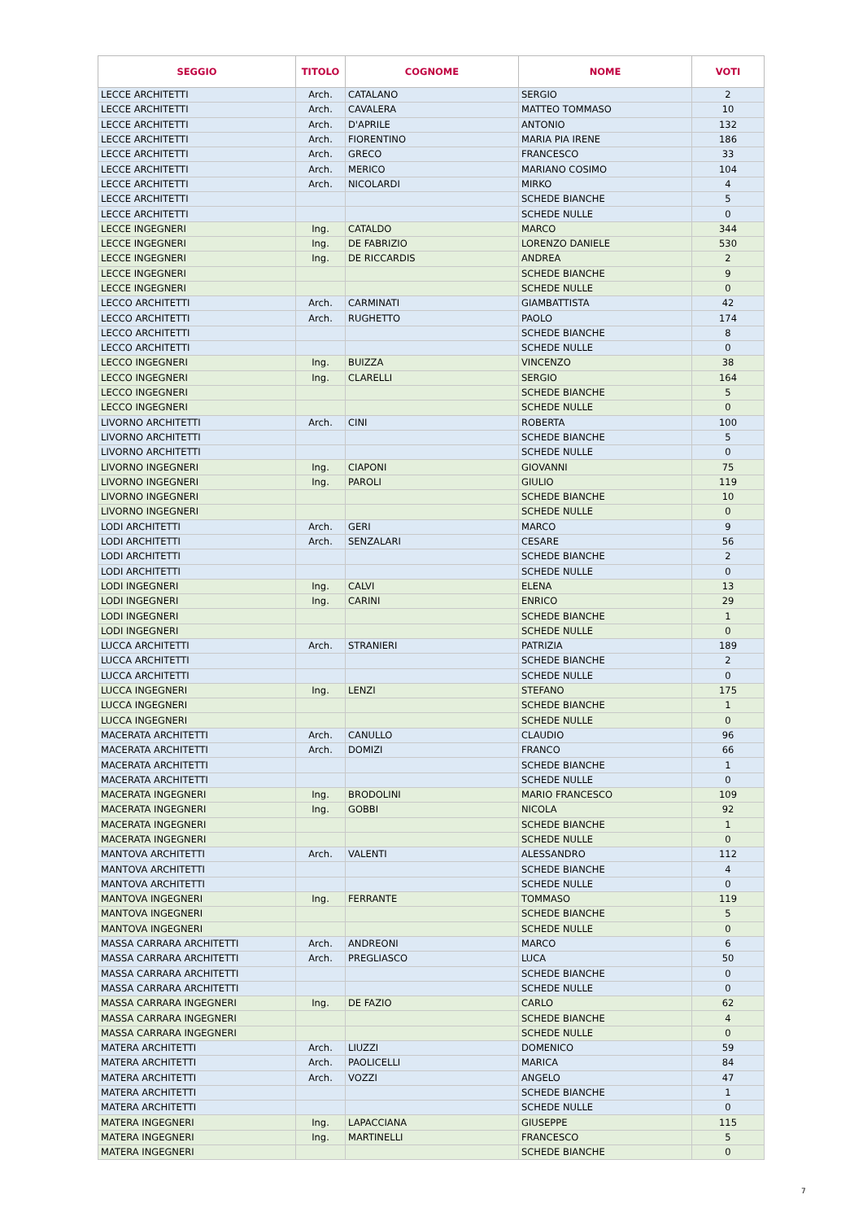| SEGGIO | TITOLO | COGNOME | NOME | VOTI |
| --- | --- | --- | --- | --- |
| LECCE ARCHITETTI | Arch. | CATALANO | SERGIO | 2 |
| LECCE ARCHITETTI | Arch. | CAVALERA | MATTEO TOMMASO | 10 |
| LECCE ARCHITETTI | Arch. | D'APRILE | ANTONIO | 132 |
| LECCE ARCHITETTI | Arch. | FIORENTINO | MARIA PIA IRENE | 186 |
| LECCE ARCHITETTI | Arch. | GRECO | FRANCESCO | 33 |
| LECCE ARCHITETTI | Arch. | MERICO | MARIANO COSIMO | 104 |
| LECCE ARCHITETTI | Arch. | NICOLARDI | MIRKO | 4 |
| LECCE ARCHITETTI | | | SCHEDE BIANCHE | 5 |
| LECCE ARCHITETTI | | | SCHEDE NULLE | 0 |
| LECCE INGEGNERI | Ing. | CATALDO | MARCO | 344 |
| LECCE INGEGNERI | Ing. | DE FABRIZIO | LORENZO DANIELE | 530 |
| LECCE INGEGNERI | Ing. | DE RICCARDIS | ANDREA | 2 |
| LECCE INGEGNERI | | | SCHEDE BIANCHE | 9 |
| LECCE INGEGNERI | | | SCHEDE NULLE | 0 |
| LECCO ARCHITETTI | Arch. | CARMINATI | GIAMBATTISTA | 42 |
| LECCO ARCHITETTI | Arch. | RUGHETTO | PAOLO | 174 |
| LECCO ARCHITETTI | | | SCHEDE BIANCHE | 8 |
| LECCO ARCHITETTI | | | SCHEDE NULLE | 0 |
| LECCO INGEGNERI | Ing. | BUIZZA | VINCENZO | 38 |
| LECCO INGEGNERI | Ing. | CLARELLI | SERGIO | 164 |
| LECCO INGEGNERI | | | SCHEDE BIANCHE | 5 |
| LECCO INGEGNERI | | | SCHEDE NULLE | 0 |
| LIVORNO ARCHITETTI | Arch. | CINI | ROBERTA | 100 |
| LIVORNO ARCHITETTI | | | SCHEDE BIANCHE | 5 |
| LIVORNO ARCHITETTI | | | SCHEDE NULLE | 0 |
| LIVORNO INGEGNERI | Ing. | CIAPONI | GIOVANNI | 75 |
| LIVORNO INGEGNERI | Ing. | PAROLI | GIULIO | 119 |
| LIVORNO INGEGNERI | | | SCHEDE BIANCHE | 10 |
| LIVORNO INGEGNERI | | | SCHEDE NULLE | 0 |
| LODI ARCHITETTI | Arch. | GERI | MARCO | 9 |
| LODI ARCHITETTI | Arch. | SENZALARI | CESARE | 56 |
| LODI ARCHITETTI | | | SCHEDE BIANCHE | 2 |
| LODI ARCHITETTI | | | SCHEDE NULLE | 0 |
| LODI INGEGNERI | Ing. | CALVI | ELENA | 13 |
| LODI INGEGNERI | Ing. | CARINI | ENRICO | 29 |
| LODI INGEGNERI | | | SCHEDE BIANCHE | 1 |
| LODI INGEGNERI | | | SCHEDE NULLE | 0 |
| LUCCA ARCHITETTI | Arch. | STRANIERI | PATRIZIA | 189 |
| LUCCA ARCHITETTI | | | SCHEDE BIANCHE | 2 |
| LUCCA ARCHITETTI | | | SCHEDE NULLE | 0 |
| LUCCA INGEGNERI | Ing. | LENZI | STEFANO | 175 |
| LUCCA INGEGNERI | | | SCHEDE BIANCHE | 1 |
| LUCCA INGEGNERI | | | SCHEDE NULLE | 0 |
| MACERATA ARCHITETTI | Arch. | CANULLO | CLAUDIO | 96 |
| MACERATA ARCHITETTI | Arch. | DOMIZI | FRANCO | 66 |
| MACERATA ARCHITETTI | | | SCHEDE BIANCHE | 1 |
| MACERATA ARCHITETTI | | | SCHEDE NULLE | 0 |
| MACERATA INGEGNERI | Ing. | BRODOLINI | MARIO FRANCESCO | 109 |
| MACERATA INGEGNERI | Ing. | GOBBI | NICOLA | 92 |
| MACERATA INGEGNERI | | | SCHEDE BIANCHE | 1 |
| MACERATA INGEGNERI | | | SCHEDE NULLE | 0 |
| MANTOVA ARCHITETTI | Arch. | VALENTI | ALESSANDRO | 112 |
| MANTOVA ARCHITETTI | | | SCHEDE BIANCHE | 4 |
| MANTOVA ARCHITETTI | | | SCHEDE NULLE | 0 |
| MANTOVA INGEGNERI | Ing. | FERRANTE | TOMMASO | 119 |
| MANTOVA INGEGNERI | | | SCHEDE BIANCHE | 5 |
| MANTOVA INGEGNERI | | | SCHEDE NULLE | 0 |
| MASSA CARRARA ARCHITETTI | Arch. | ANDREONI | MARCO | 6 |
| MASSA CARRARA ARCHITETTI | Arch. | PREGLIASCO | LUCA | 50 |
| MASSA CARRARA ARCHITETTI | | | SCHEDE BIANCHE | 0 |
| MASSA CARRARA ARCHITETTI | | | SCHEDE NULLE | 0 |
| MASSA CARRARA INGEGNERI | Ing. | DE FAZIO | CARLO | 62 |
| MASSA CARRARA INGEGNERI | | | SCHEDE BIANCHE | 4 |
| MASSA CARRARA INGEGNERI | | | SCHEDE NULLE | 0 |
| MATERA ARCHITETTI | Arch. | LIUZZI | DOMENICO | 59 |
| MATERA ARCHITETTI | Arch. | PAOLICELLI | MARICA | 84 |
| MATERA ARCHITETTI | Arch. | VOZZI | ANGELO | 47 |
| MATERA ARCHITETTI | | | SCHEDE BIANCHE | 1 |
| MATERA ARCHITETTI | | | SCHEDE NULLE | 0 |
| MATERA INGEGNERI | Ing. | LAPACCIANA | GIUSEPPE | 115 |
| MATERA INGEGNERI | Ing. | MARTINELLI | FRANCESCO | 5 |
| MATERA INGEGNERI | | | SCHEDE BIANCHE | 0 |
7